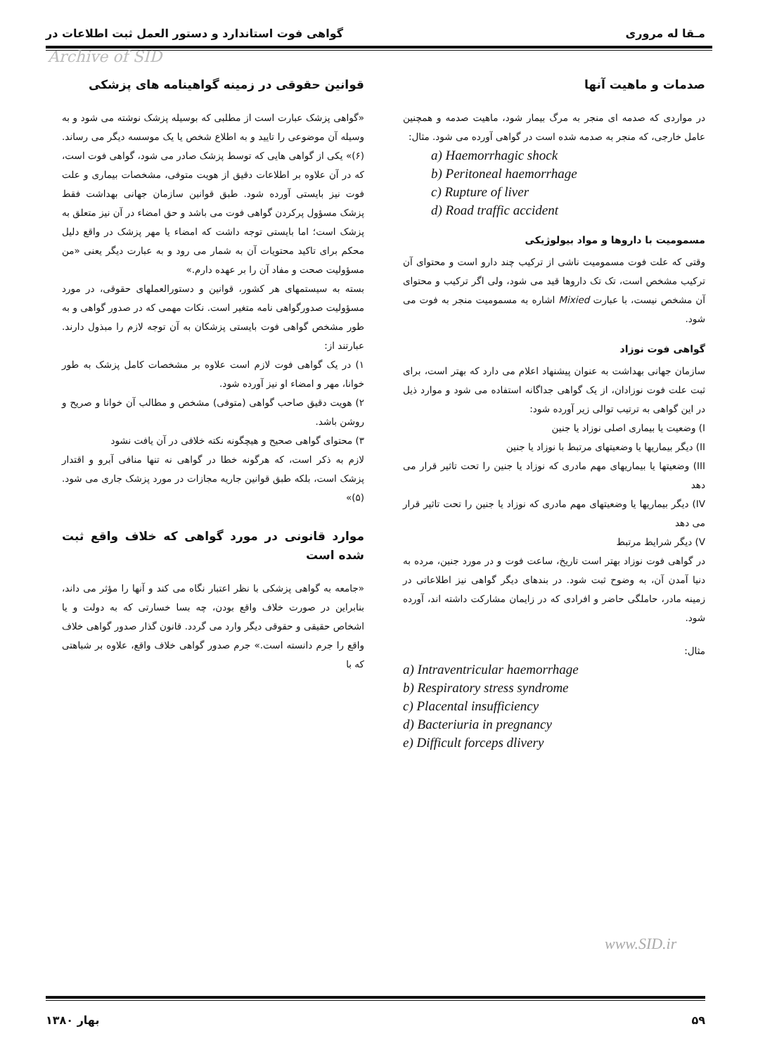مـقا له مروری گواهی فوت استاندارد و دستور العمل ثبت اطلاعات در
Archive of SID
صدمات و ماهیت آنها
در مواردی که صدمه ای منجر به مرگ بیمار شود، ماهیت صدمه و همچنین عامل خارجی، که منجر به صدمه شده است در گواهی آورده می شود. مثال:
a) Haemorrhagic shock
b) Peritoneal haemorrhage
c) Rupture of liver
d) Road traffic accident
مسمومیت با داروها و مواد بیولوژیکی
وقتی که علت فوت مسمومیت ناشی از ترکیب چند دارو است و محتوای آن ترکیب مشخص است، تک تک داروها قید می شود، ولی اگر ترکیب و محتوای آن مشخص نیست، با عبارت Mixied اشاره به مسمومیت منجر به فوت می شود.
گواهی فوت نوزاد
سازمان جهانی بهداشت به عنوان پیشنهاد اعلام می دارد که بهتر است، برای ثبت علت فوت نوزادان، از یک گواهی جداگانه استفاده می شود و موارد ذیل در این گواهی به ترتیب توالی زیر آورده شود:
I) وضعیت یا بیماری اصلی نوزاد یا جنین
II) دیگر بیماریها یا وضعیتهای مرتبط با نوزاد یا جنین
III) وضعیتها یا بیماریهای مهم مادری که نوزاد یا جنین را تحت تاثیر قرار می دهد
IV) دیگر بیماریها یا وضعیتهای مهم مادری که نوزاد یا جنین را تحت تاثیر قرار می دهد
V) دیگر شرایط مرتبط
در گواهی فوت نوزاد بهتر است تاریخ، ساعت فوت و در مورد جنین، مرده به دنیا آمدن آن، به وضوح ثبت شود. در بندهای دیگر گواهی نیز اطلاعاتی در زمینه مادر، حاملگی حاضر و افرادی که در زایمان مشارکت داشته اند، آورده شود.
مثال:
a) Intraventricular haemorrhage
b) Respiratory stress syndrome
c) Placental insufficiency
d) Bacteriuria in pregnancy
e) Difficult forceps dlivery
قوانین حقوقی در زمینه گواهینامه های پزشکی
«گواهی پزشک عبارت است از مطلبی که بوسیله پزشک نوشته می شود و به وسیله آن موضوعی را تایید و به اطلاع شخص یا یک موسسه دیگر می رساند. (۶)» یکی از گواهی هایی که توسط پزشک صادر می شود، گواهی فوت است، که در آن علاوه بر اطلاعات دقیق از هویت متوفی، مشخصات بیماری و علت فوت نیز بایستی آورده شود. طبق قوانین سازمان جهانی بهداشت فقط پزشک مسؤول پرکردن گواهی فوت می باشد و حق امضاء در آن نیز متعلق به پزشک است؛ اما بایستی توجه داشت که امضاء یا مهر پزشک در واقع دلیل محکم برای تاکید محتویات آن به شمار می رود و به عبارت دیگر یعنی «من مسؤولیت صحت و مفاد آن را بر عهده دارم.»
بسته به سیستمهای هر کشور، قوانین و دستورالعملهای حقوقی، در مورد مسؤولیت صدورگواهی نامه متغیر است. نکات مهمی که در صدور گواهی و به طور مشخص گواهی فوت بایستی پزشکان به آن توجه لازم را مبذول دارند. عبارتند از:
۱) در یک گواهی فوت لازم است علاوه بر مشخصات کامل پزشک به طور خوانا، مهر و امضاء او نیز آورده شود.
۲) هویت دقیق صاحب گواهی (متوفی) مشخص و مطالب آن خوانا و صریح و روشن باشد.
۳) محتوای گواهی صحیح و هیچگونه نکته خلافی در آن یافت نشود
لازم به ذکر است، که هرگونه خطا در گواهی نه تنها منافی آبرو و اقتدار پزشک است، بلکه طبق قوانین جاریه مجازات در مورد پزشک جاری می شود. (۵)»
موارد قانونی در مورد گواهی که خلاف واقع ثبت شده است
«جامعه به گواهی پزشکی با نظر اعتبار نگاه می کند و آنها را مؤثر می داند، بنابراین در صورت خلاف واقع بودن، چه بسا خسارتی که به دولت و یا اشخاص حقیقی و حقوقی دیگر وارد می گردد. قانون گذار صدور گواهی خلاف واقع را جرم دانسته است.» جرم صدور گواهی خلاف واقع، علاوه بر شباهتی که با
www.SID.ir
۵۹ بهار ۱۳۸۰